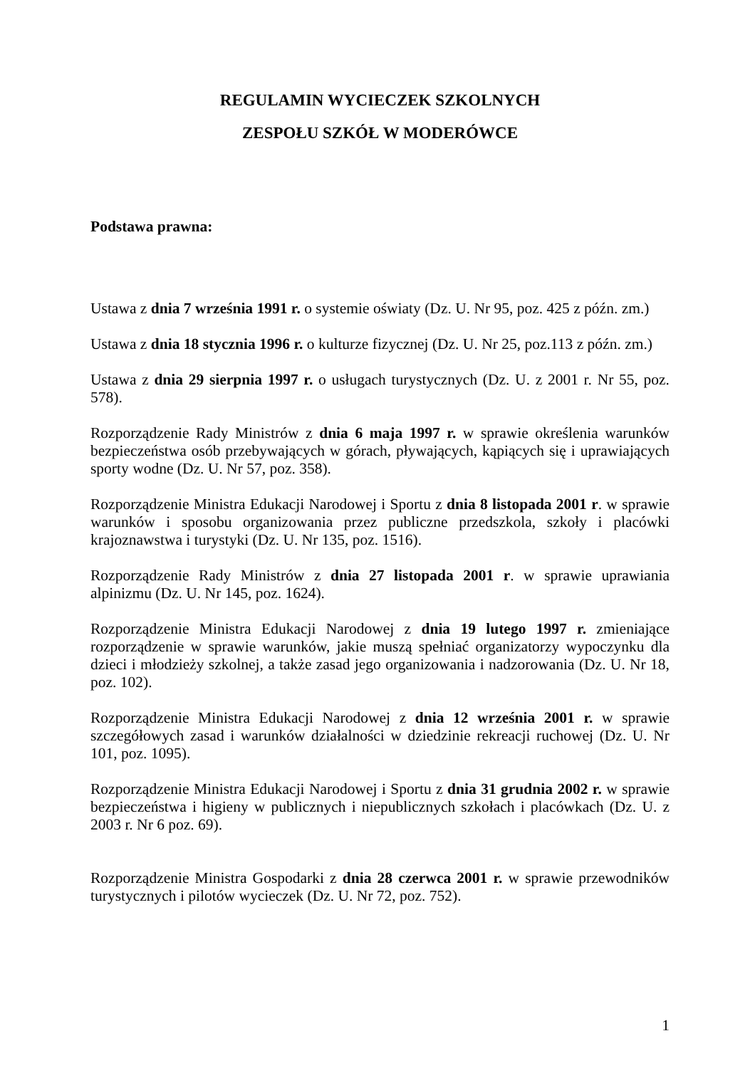REGULAMIN WYCIECZEK SZKOLNYCH
ZESPOŁU SZKÓŁ W MODERÓWCE
Podstawa prawna:
Ustawa z dnia 7 września 1991 r. o systemie oświaty (Dz. U. Nr 95, poz. 425 z późn. zm.)
Ustawa z dnia 18 stycznia 1996 r. o kulturze fizycznej (Dz. U. Nr 25, poz.113 z późn. zm.)
Ustawa z dnia 29 sierpnia 1997 r. o usługach turystycznych (Dz. U. z 2001 r. Nr 55, poz. 578).
Rozporządzenie Rady Ministrów z dnia 6 maja 1997 r. w sprawie określenia warunków bezpieczeństwa osób przebywających w górach, pływających, kąpiących się i uprawiających sporty wodne (Dz. U. Nr 57, poz. 358).
Rozporządzenie Ministra Edukacji Narodowej i Sportu z dnia 8 listopada 2001 r. w sprawie warunków i sposobu organizowania przez publiczne przedszkola, szkoły i placówki krajoznawstwa i turystyki (Dz. U. Nr 135, poz. 1516).
Rozporządzenie Rady Ministrów z dnia 27 listopada 2001 r. w sprawie uprawiania alpinizmu (Dz. U. Nr 145, poz. 1624).
Rozporządzenie Ministra Edukacji Narodowej z dnia 19 lutego 1997 r. zmieniające rozporządzenie w sprawie warunków, jakie muszą spełniać organizatorzy wypoczynku dla dzieci i młodzieży szkolnej, a także zasad jego organizowania i nadzorowania (Dz. U. Nr 18, poz. 102).
Rozporządzenie Ministra Edukacji Narodowej z dnia 12 września 2001 r. w sprawie szczegółowych zasad i warunków działalności w dziedzinie rekreacji ruchowej (Dz. U. Nr 101, poz. 1095).
Rozporządzenie Ministra Edukacji Narodowej i Sportu z dnia 31 grudnia 2002 r. w sprawie bezpieczeństwa i higieny w publicznych i niepublicznych szkołach i placówkach (Dz. U. z 2003 r. Nr 6 poz. 69).
Rozporządzenie Ministra Gospodarki z dnia 28 czerwca 2001 r. w sprawie przewodników turystycznych i pilotów wycieczek (Dz. U. Nr 72, poz. 752).
1